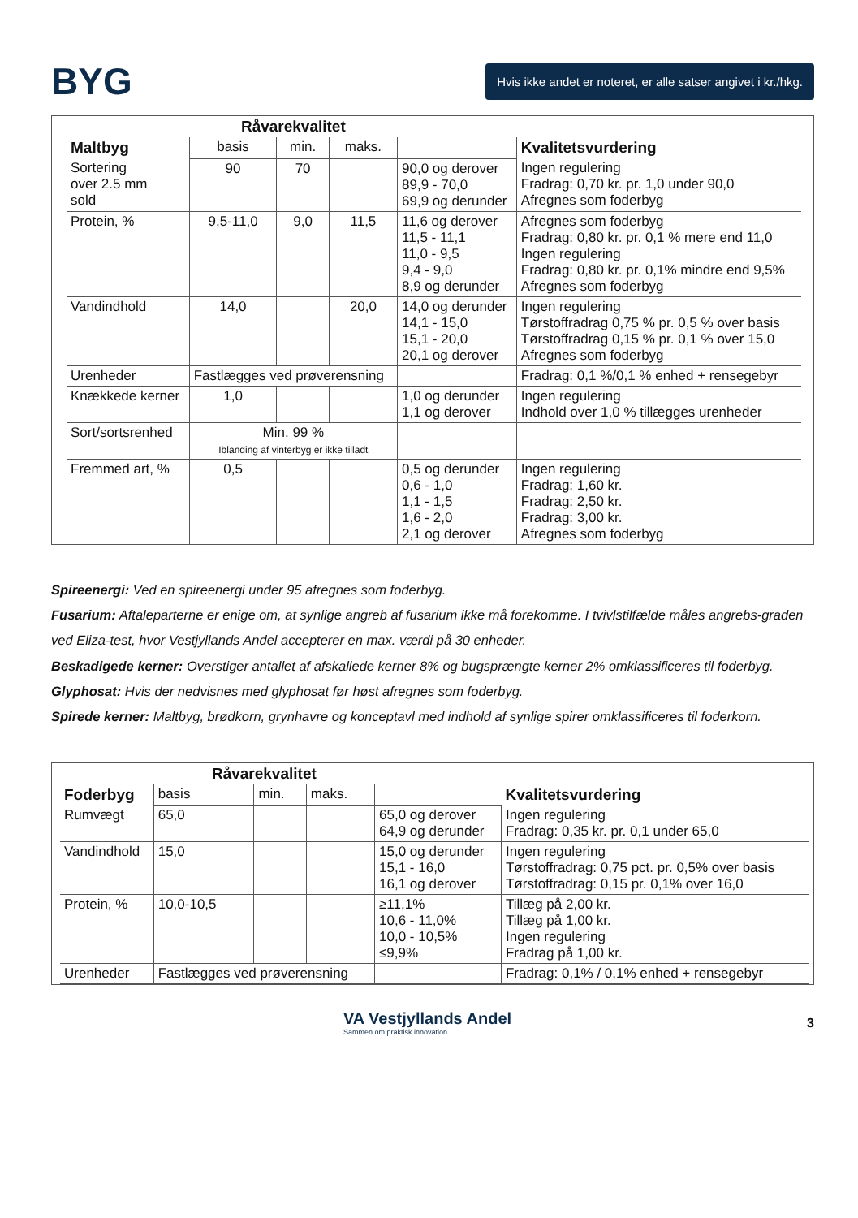BYG
Hvis ikke andet er noteret, er alle satser angivet i kr./hkg.
| | Råvarekvalitet | | | | |
| --- | --- | --- | --- | --- | --- |
| Maltbyg | basis | min. | maks. | | Kvalitetsvurdering |
| Sortering over 2.5 mm sold | 90 | 70 | | 90,0 og derover 89,9 - 70,0 69,9 og derunder | Ingen regulering Fradrag: 0,70 kr. pr. 1,0 under 90,0 Afregnes som foderbyg |
| Protein, % | 9,5-11,0 | 9,0 | 11,5 | 11,6 og derover 11,5 - 11,1 11,0 - 9,5 9,4 - 9,0 8,9 og derunder | Afregnes som foderbyg Fradrag: 0,80 kr. pr. 0,1 % mere end 11,0 Ingen regulering Fradrag: 0,80 kr. pr. 0,1% mindre end 9,5% Afregnes som foderbyg |
| Vandindhold | 14,0 | | 20,0 | 14,0 og derunder 14,1 - 15,0 15,1 - 20,0 20,1 og derover | Ingen regulering Tørstoffradrag 0,75 % pr. 0,5 % over basis Tørstoffradrag 0,15 % pr. 0,1 % over 15,0 Afregnes som foderbyg |
| Urenheder | Fastlægges ved prøverensning | | | | Fradrag: 0,1 %/0,1 % enhed + rensegebyr |
| Knækkede kerner | 1,0 | | | 1,0 og derunder 1,1 og derover | Ingen regulering Indhold over 1,0 % tillægges urenheder |
| Sort/sortsrenhed | Min. 99 % Iblanding af vinterbyg er ikke tilladt | | | | |
| Fremmed art, % | 0,5 | | | 0,5 og derunder 0,6 - 1,0 1,1 - 1,5 1,6 - 2,0 2,1 og derover | Ingen regulering Fradrag: 1,60 kr. Fradrag: 2,50 kr. Fradrag: 3,00 kr. Afregnes som foderbyg |
Spireenergi: Ved en spireenergi under 95 afregnes som foderbyg.
Fusarium: Aftaleparterne er enige om, at synlige angreb af fusarium ikke må forekomme. I tvivlstilfælde måles angrebs-graden ved Eliza-test, hvor Vestjyllands Andel accepterer en max. værdi på 30 enheder.
Beskadigede kerner: Overstiger antallet af afskallede kerner 8% og bugsprængte kerner 2% omklassificeres til foderbyg.
Glyphosat: Hvis der nedvisnes med glyphosat før høst afregnes som foderbyg.
Spirede kerner: Maltbyg, brødkorn, grynhavre og konceptavl med indhold af synlige spirer omklassificeres til foderkorn.
| | Råvarekvalitet | | | | |
| --- | --- | --- | --- | --- | --- |
| Foderbyg | basis | min. | maks. | | Kvalitetsvurdering |
| Rumvægt | 65,0 | | | 65,0 og derover 64,9 og derunder | Ingen regulering Fradrag: 0,35 kr. pr. 0,1 under 65,0 |
| Vandindhold | 15,0 | | | 15,0 og derunder 15,1 - 16,0 16,1 og derover | Ingen regulering Tørstoffradrag: 0,75 pct. pr. 0,5% over basis Tørstoffradrag: 0,15 pr. 0,1% over 16,0 |
| Protein, % | 10,0-10,5 | | | ≥11,1% 10,6 - 11,0% 10,0 - 10,5% ≤9,9% | Tillæg på 2,00 kr. Tillæg på 1,00 kr. Ingen regulering Fradrag på 1,00 kr. |
| Urenheder | Fastlægges ved prøverensning | | | | Fradrag: 0,1% / 0,1% enhed + rensegebyr |
VA Vestjyllands Andel
Sammen om praktisk innovation
3